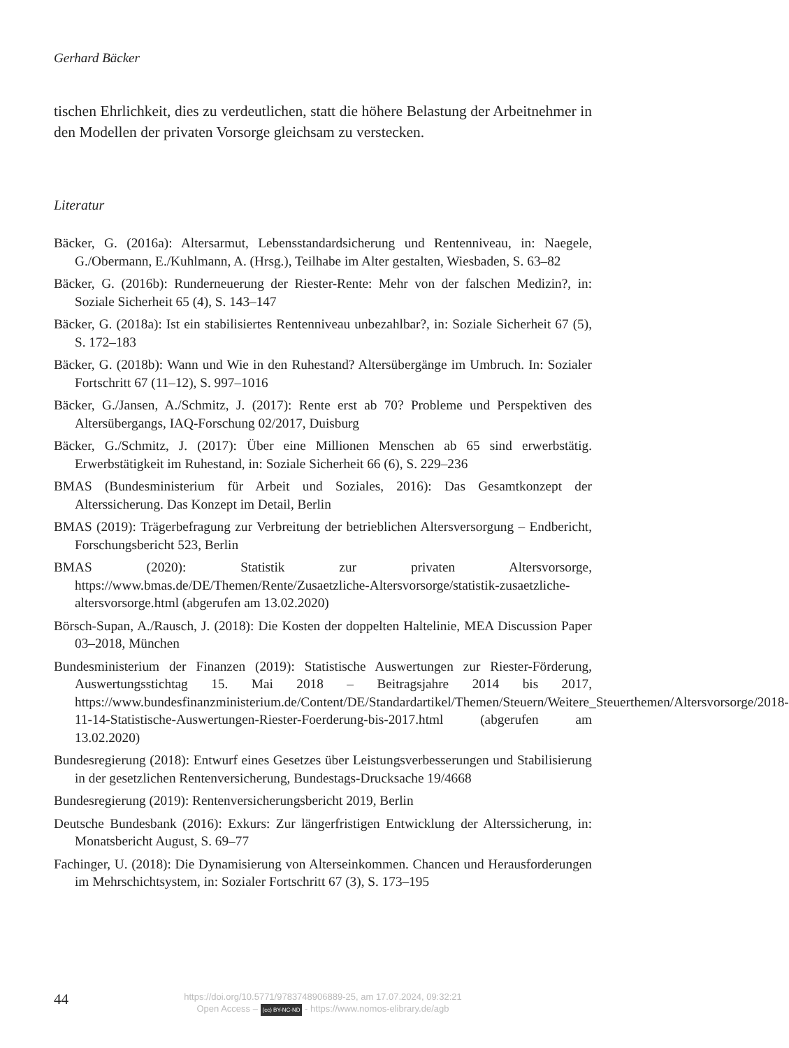Gerhard Bäcker
tischen Ehrlichkeit, dies zu verdeutlichen, statt die höhere Belastung der Arbeitnehmer in den Modellen der privaten Vorsorge gleichsam zu verstecken.
Literatur
Bäcker, G. (2016a): Altersarmut, Lebensstandardsicherung und Rentenniveau, in: Naegele, G./Obermann, E./Kuhlmann, A. (Hrsg.), Teilhabe im Alter gestalten, Wiesbaden, S. 63–82
Bäcker, G. (2016b): Runderneuerung der Riester-Rente: Mehr von der falschen Medizin?, in: Soziale Sicherheit 65 (4), S. 143–147
Bäcker, G. (2018a): Ist ein stabilisiertes Rentenniveau unbezahlbar?, in: Soziale Sicherheit 67 (5), S. 172–183
Bäcker, G. (2018b): Wann und Wie in den Ruhestand? Altersübergänge im Umbruch. In: Sozialer Fortschritt 67 (11–12), S. 997–1016
Bäcker, G./Jansen, A./Schmitz, J. (2017): Rente erst ab 70? Probleme und Perspektiven des Altersübergangs, IAQ-Forschung 02/2017, Duisburg
Bäcker, G./Schmitz, J. (2017): Über eine Millionen Menschen ab 65 sind erwerbstätig. Erwerbstätigkeit im Ruhestand, in: Soziale Sicherheit 66 (6), S. 229–236
BMAS (Bundesministerium für Arbeit und Soziales, 2016): Das Gesamtkonzept der Alterssicherung. Das Konzept im Detail, Berlin
BMAS (2019): Trägerbefragung zur Verbreitung der betrieblichen Altersversorgung – Endbericht, Forschungsbericht 523, Berlin
BMAS (2020): Statistik zur privaten Altersvorsorge, https://www.bmas.de/DE/Themen/Rente/Zusaetzliche-Altersvorsorge/statistik-zusaetzliche-altersvorsorge.html (abgerufen am 13.02.2020)
Börsch-Supan, A./Rausch, J. (2018): Die Kosten der doppelten Haltelinie, MEA Discussion Paper 03–2018, München
Bundesministerium der Finanzen (2019): Statistische Auswertungen zur Riester-Förderung, Auswertungsstichtag 15. Mai 2018 – Beitragsjahre 2014 bis 2017, https://www.bundesfinanzministerium.de/Content/DE/Standardartikel/Themen/Steuern/Weitere_Steuerthemen/Altersvorsorge/2018-11-14-Statistische-Auswertungen-Riester-Foerderung-bis-2017.html (abgerufen am 13.02.2020)
Bundesregierung (2018): Entwurf eines Gesetzes über Leistungsverbesserungen und Stabilisierung in der gesetzlichen Rentenversicherung, Bundestags-Drucksache 19/4668
Bundesregierung (2019): Rentenversicherungsbericht 2019, Berlin
Deutsche Bundesbank (2016): Exkurs: Zur längerfristigen Entwicklung der Alterssicherung, in: Monatsbericht August, S. 69–77
Fachinger, U. (2018): Die Dynamisierung von Alterseinkommen. Chancen und Herausforderungen im Mehrschichtsystem, in: Sozialer Fortschritt 67 (3), S. 173–195
44
https://doi.org/10.5771/9783748906889-25, am 17.07.2024, 09:32:21
Open Access – (cc) BY-NC-ND - https://www.nomos-elibrary.de/agb